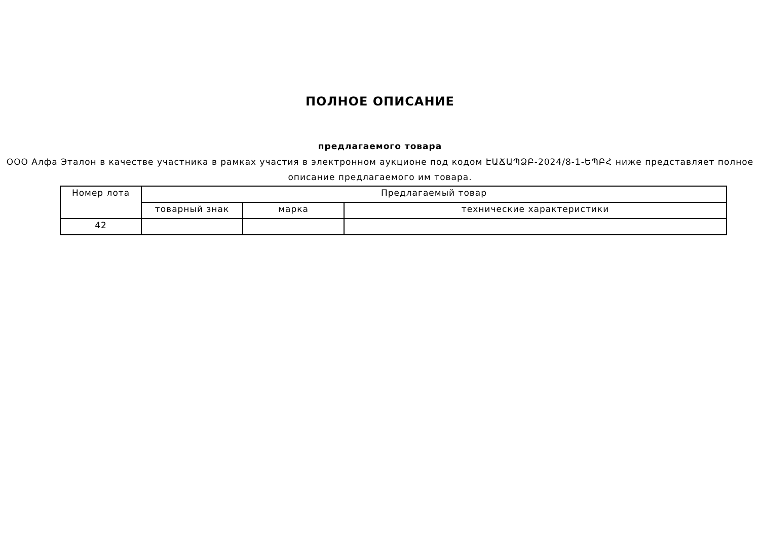ПОЛНОЕ ОПИСАНИЕ
предлагаемого товара
ООО Алфа Эталон в качестве участника в рамках участия в электронном аукционе под кодом ԷԱՃԱՊՁԲ-2024/8-1-ԵՊԲՀ ниже представляет полное описание предлагаемого им товара.
| Номер лота | Предлагаемый товар | | |
| --- | --- | --- | --- |
| | товарный знак | марка | технические характеристики |
| 42 | | | |